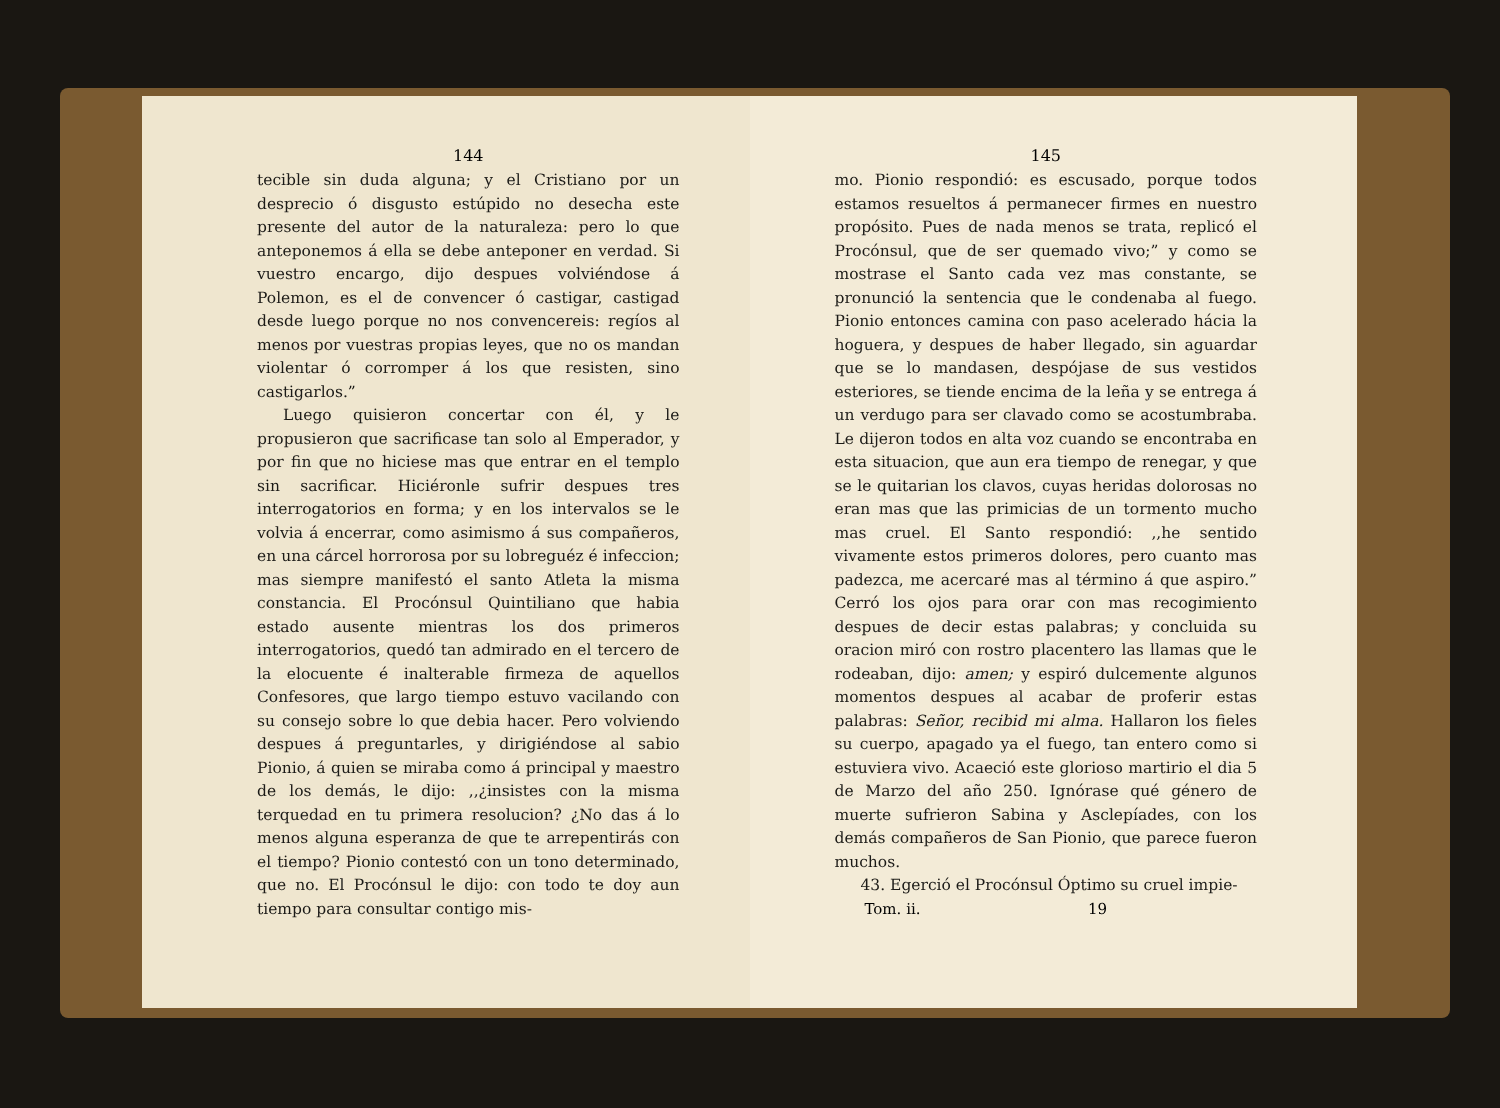144
tecible sin duda alguna; y el Cristiano por un desprecio ó disgusto estúpido no desecha este presente del autor de la naturaleza: pero lo que anteponemos á ella se debe anteponer en verdad. Si vuestro encargo, dijo despues volviéndose á Polemon, es el de convencer ó castigar, castigad desde luego porque no nos convencereis: regíos al menos por vuestras propias leyes, que no os mandan violentar ó corromper á los que resisten, sino castigarlos.”
Luego quisieron concertar con él, y le propusieron que sacrificase tan solo al Emperador, y por fin que no hiciese mas que entrar en el templo sin sacrificar. Hiciéronle sufrir despues tres interrogatorios en forma; y en los intervalos se le volvia á encerrar, como asimismo á sus compañeros, en una cárcel horrorosa por su lobreguéz é infeccion; mas siempre manifestó el santo Atleta la misma constancia. El Procónsul Quintiliano que habia estado ausente mientras los dos primeros interrogatorios, quedó tan admirado en el tercero de la elocuente é inalterable firmeza de aquellos Confesores, que largo tiempo estuvo vacilando con su consejo sobre lo que debia hacer. Pero volviendo despues á preguntarles, y dirigiéndose al sabio Pionio, á quien se miraba como á principal y maestro de los demás, le dijo: ,,¿insistes con la misma terquedad en tu primera resolucion? ¿No das á lo menos alguna esperanza de que te arrepentirás con el tiempo? Pionio contestó con un tono determinado, que no. El Procónsul le dijo: con todo te doy aun tiempo para consultar contigo mis-
145
mo. Pionio respondió: es escusado, porque todos estamos resueltos á permanecer firmes en nuestro propósito. Pues de nada menos se trata, replicó el Procónsul, que de ser quemado vivo;” y como se mostrase el Santo cada vez mas constante, se pronunció la sentencia que le condenaba al fuego. Pionio entonces camina con paso acelerado hácia la hoguera, y despues de haber llegado, sin aguardar que se lo mandasen, despójase de sus vestidos esteriores, se tiende encima de la leña y se entrega á un verdugo para ser clavado como se acostumbraba. Le dijeron todos en alta voz cuando se encontraba en esta situacion, que aun era tiempo de renegar, y que se le quitarian los clavos, cuyas heridas dolorosas no eran mas que las primicias de un tormento mucho mas cruel. El Santo respondió: ,,he sentido vivamente estos primeros dolores, pero cuanto mas padezca, me acercaré mas al término á que aspiro.” Cerró los ojos para orar con mas recogimiento despues de decir estas palabras; y concluida su oracion miró con rostro placentero las llamas que le rodeaban, dijo: amen; y espiró dulcemente algunos momentos despues al acabar de proferir estas palabras: Señor, recibid mi alma. Hallaron los fieles su cuerpo, apagado ya el fuego, tan entero como si estuviera vivo. Acaeció este glorioso martirio el dia 5 de Marzo del año 250. Ignórase qué género de muerte sufrieron Sabina y Asclepíades, con los demás compañeros de San Pionio, que parece fueron muchos.
43. Egerció el Procónsul Óptimo su cruel impie-
Tom. ii. 19